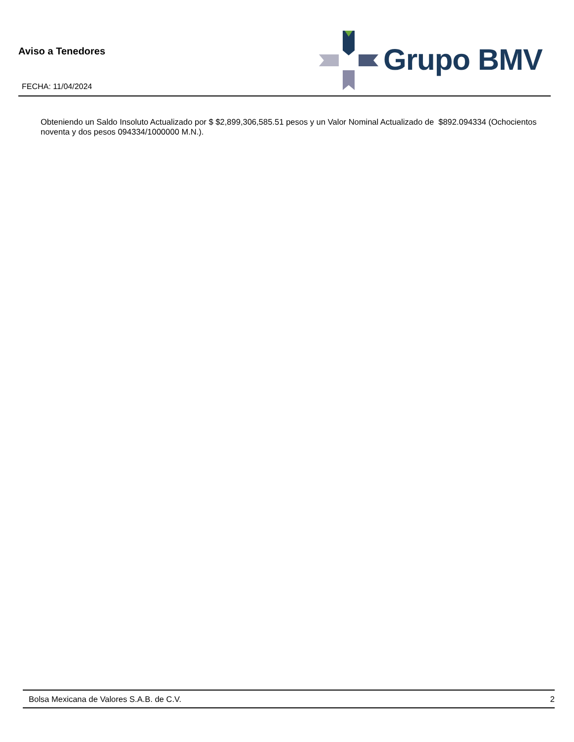Aviso a Tenedores
FECHA: 11/04/2024
Grupo BMV
Obteniendo un Saldo Insoluto Actualizado por $ $2,899,306,585.51 pesos y un Valor Nominal Actualizado de $892.094334 (Ochocientos noventa y dos pesos 094334/1000000 M.N.).
Bolsa Mexicana de Valores S.A.B. de C.V. 2